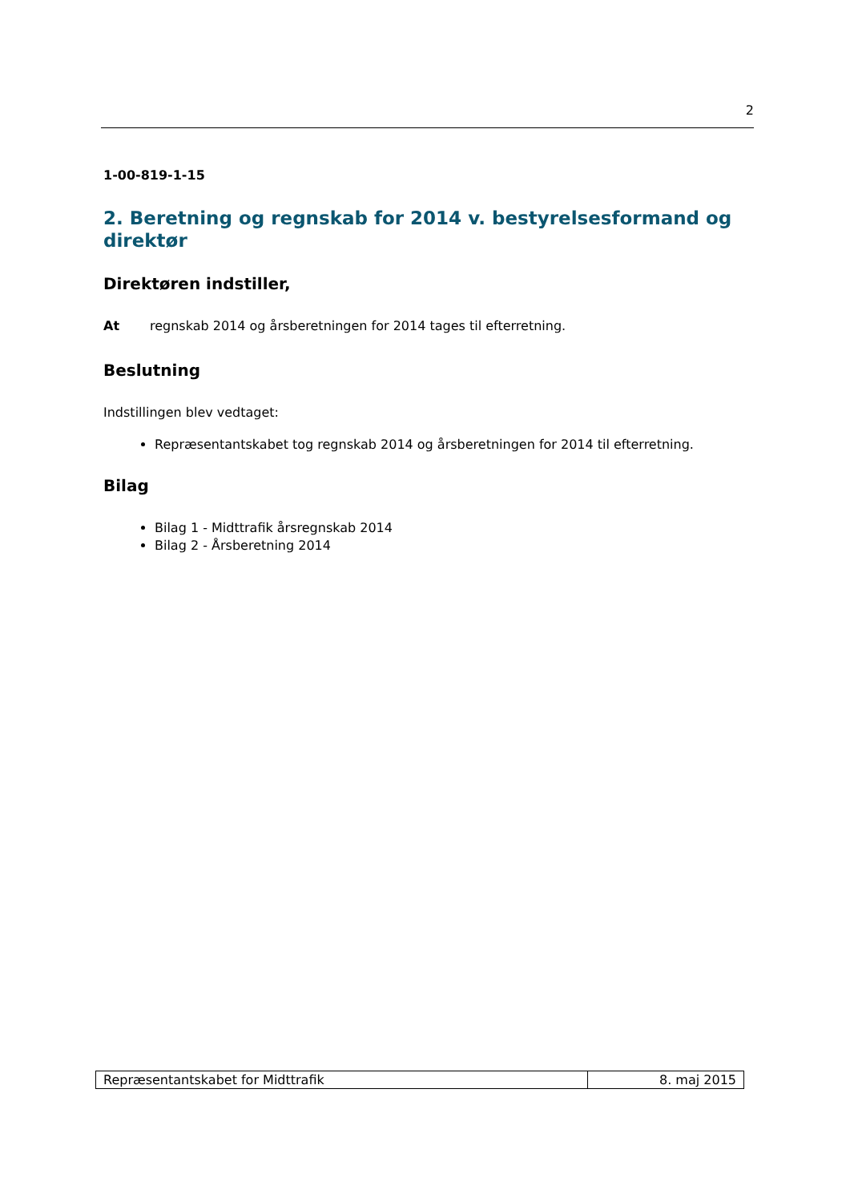2
1-00-819-1-15
2. Beretning og regnskab for 2014 v. bestyrelsesformand og direktør
Direktøren indstiller,
At regnskab 2014 og årsberetningen for 2014 tages til efterretning.
Beslutning
Indstillingen blev vedtaget:
Repræsentantskabet tog regnskab 2014 og årsberetningen for 2014 til efterretning.
Bilag
Bilag 1 - Midttrafik årsregnskab 2014
Bilag 2 - Årsberetning 2014
| Repræsentantskabet for Midttrafik | 8. maj 2015 |